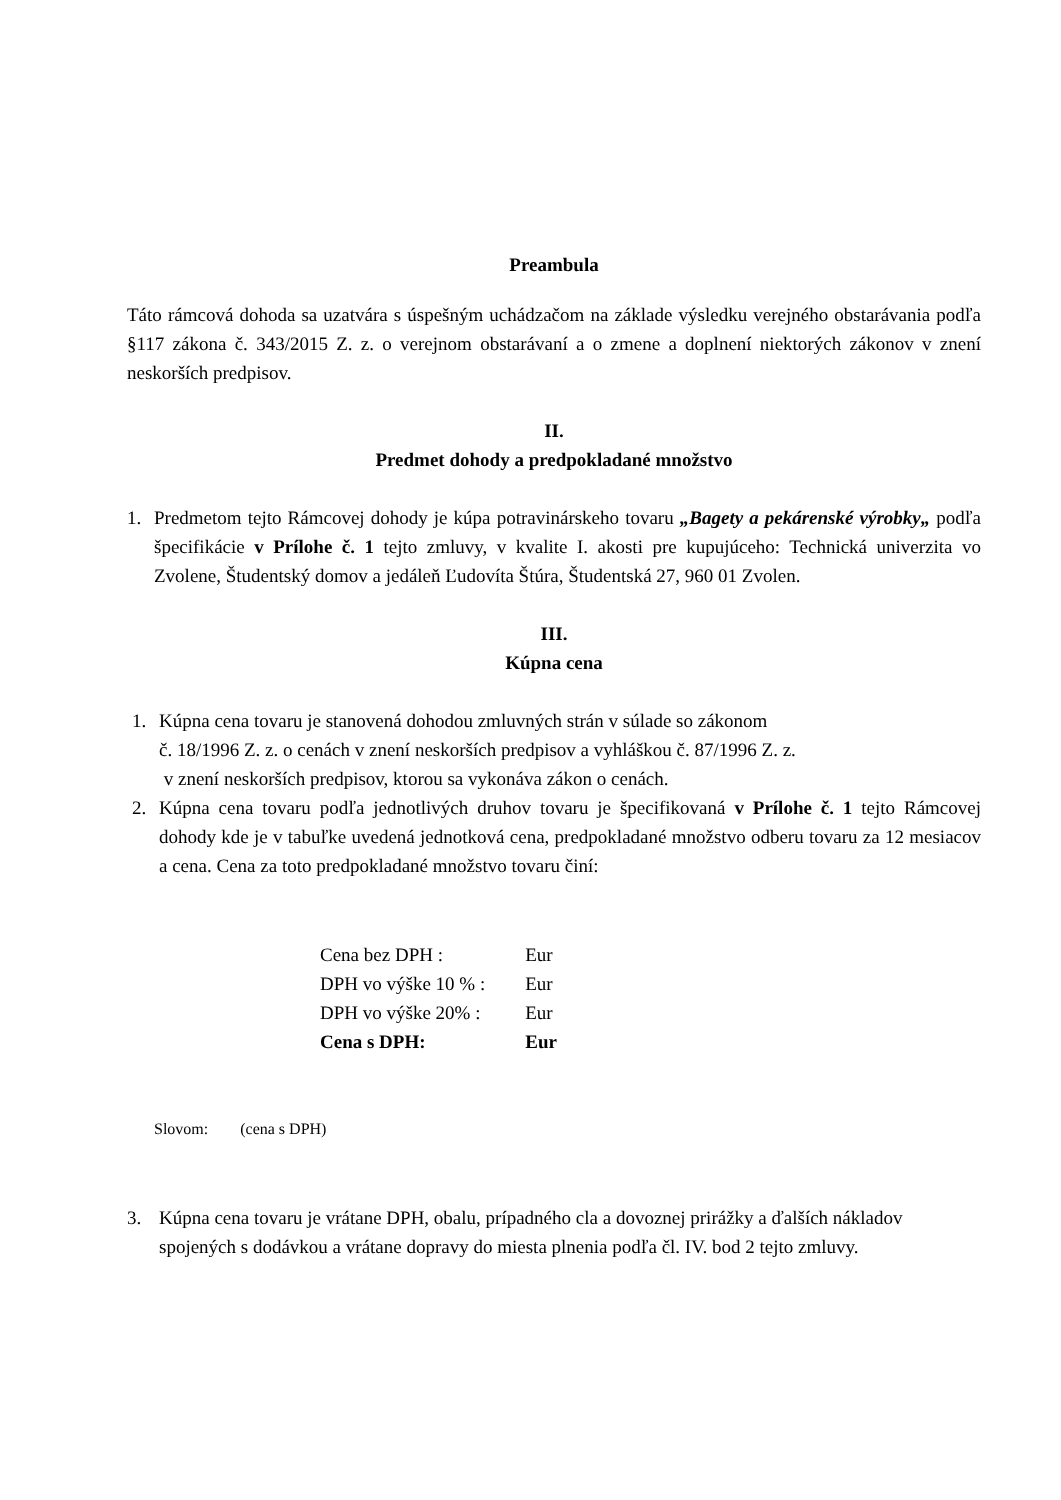Preambula
Táto rámcová dohoda sa uzatvára s úspešným uchádzačom na základe výsledku verejného obstarávania podľa §117 zákona č. 343/2015 Z. z. o verejnom obstarávaní a o zmene a doplnení niektorých zákonov v znení neskorších predpisov.
II.
Predmet dohody a predpokladané množstvo
1. Predmetom tejto Rámcovej dohody je kúpa potravinárskeho tovaru „Bagety a pekárenské výrobky„ podľa špecifikácie v Prílohe č. 1 tejto zmluvy, v kvalite I. akosti pre kupujúceho: Technická univerzita vo Zvolene, Študentský domov a jedáleň Ľudovíta Štúra, Študentská 27, 960 01 Zvolen.
III.
Kúpna cena
1. Kúpna cena tovaru je stanovená dohodou zmluvných strán v súlade so zákonom
č. 18/1996 Z. z. o cenách v znení neskorších predpisov a vyhláškou č. 87/1996 Z. z.
v znení neskorších predpisov, ktorou sa vykonáva zákon o cenách.
2. Kúpna cena tovaru podľa jednotlivých druhov tovaru je špecifikovaná v Prílohe č. 1 tejto Rámcovej dohody kde je v tabuľke uvedená jednotková cena, predpokladané množstvo odberu tovaru za 12 mesiacov a cena. Cena za toto predpokladané množstvo tovaru činí:
| Cena bez DPH : | Eur |
| DPH vo výške 10 % : | Eur |
| DPH vo výške 20% : | Eur |
| Cena s DPH: | Eur |
Slovom: (cena s DPH)
3. Kúpna cena tovaru je vrátane DPH, obalu, prípadného cla a dovoznej prirážky a ďalších nákladov spojených s dodávkou a vrátane dopravy do miesta plnenia podľa čl. IV. bod 2 tejto zmluvy.